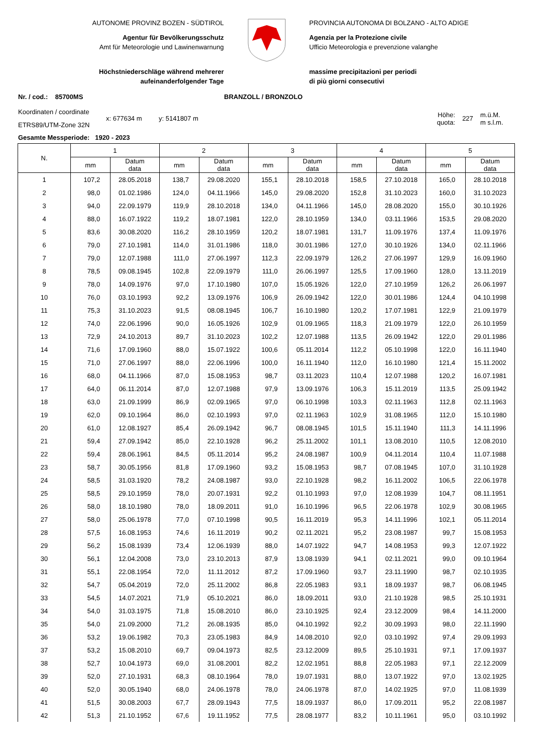AUTONOME PROVINZ BOZEN - SÜDTIROL
Agentur für Bevölkerungsschutz
Amt für Meteorologie und Lawinenwarnung
Höchstniederschläge während mehrerer
aufeinanderfolgender Tage
PROVINCIA AUTONOMA DI BOLZANO - ALTO ADIGE
Agenzia per la Protezione civile
Ufficio Meteorologia e prevenzione valanghe
massime precipitazioni per periodi
di più giorni consecutivi
Nr. / cod.: 85700MS BRANZOLL / BRONZOLO
Koordinaten / coordinate
ETRS89/UTM-Zone 32N
x: 677634 m y: 5141807 m
Höhe:
quota:
227
m.ü.M.
m s.l.m.
Gesamte Messperiode: 1920 - 2023
| N. | 1 | | 2 | | 3 | | 4 | | 5 | |
| --- | --- | --- | --- | --- | --- | --- | --- | --- | --- | --- |
| | mm | Datum data | mm | Datum data | mm | Datum data | mm | Datum data | mm | Datum data |
| 1 | 107,2 | 28.05.2018 | 138,7 | 29.08.2020 | 155,1 | 28.10.2018 | 158,5 | 27.10.2018 | 165,0 | 28.10.2018 |
| 2 | 98,0 | 01.02.1986 | 124,0 | 04.11.1966 | 145,0 | 29.08.2020 | 152,8 | 31.10.2023 | 160,0 | 31.10.2023 |
| 3 | 94,0 | 22.09.1979 | 119,9 | 28.10.2018 | 134,0 | 04.11.1966 | 145,0 | 28.08.2020 | 155,0 | 30.10.1926 |
| 4 | 88,0 | 16.07.1922 | 119,2 | 18.07.1981 | 122,0 | 28.10.1959 | 134,0 | 03.11.1966 | 153,5 | 29.08.2020 |
| 5 | 83,6 | 30.08.2020 | 116,2 | 28.10.1959 | 120,2 | 18.07.1981 | 131,7 | 11.09.1976 | 137,4 | 11.09.1976 |
| 6 | 79,0 | 27.10.1981 | 114,0 | 31.01.1986 | 118,0 | 30.01.1986 | 127,0 | 30.10.1926 | 134,0 | 02.11.1966 |
| 7 | 79,0 | 12.07.1988 | 111,0 | 27.06.1997 | 112,3 | 22.09.1979 | 126,2 | 27.06.1997 | 129,9 | 16.09.1960 |
| 8 | 78,5 | 09.08.1945 | 102,8 | 22.09.1979 | 111,0 | 26.06.1997 | 125,5 | 17.09.1960 | 128,0 | 13.11.2019 |
| 9 | 78,0 | 14.09.1976 | 97,0 | 17.10.1980 | 107,0 | 15.05.1926 | 122,0 | 27.10.1959 | 126,2 | 26.06.1997 |
| 10 | 76,0 | 03.10.1993 | 92,2 | 13.09.1976 | 106,9 | 26.09.1942 | 122,0 | 30.01.1986 | 124,4 | 04.10.1998 |
| 11 | 75,3 | 31.10.2023 | 91,5 | 08.08.1945 | 106,7 | 16.10.1980 | 120,2 | 17.07.1981 | 122,9 | 21.09.1979 |
| 12 | 74,0 | 22.06.1996 | 90,0 | 16.05.1926 | 102,9 | 01.09.1965 | 118,3 | 21.09.1979 | 122,0 | 26.10.1959 |
| 13 | 72,9 | 24.10.2013 | 89,7 | 31.10.2023 | 102,2 | 12.07.1988 | 113,5 | 26.09.1942 | 122,0 | 29.01.1986 |
| 14 | 71,6 | 17.09.1960 | 88,0 | 15.07.1922 | 100,6 | 05.11.2014 | 112,2 | 05.10.1998 | 122,0 | 16.11.1940 |
| 15 | 71,0 | 27.06.1997 | 88,0 | 22.06.1996 | 100,0 | 16.11.1940 | 112,0 | 16.10.1980 | 121,4 | 15.11.2002 |
| 16 | 68,0 | 04.11.1966 | 87,0 | 15.08.1953 | 98,7 | 03.11.2023 | 110,4 | 12.07.1988 | 120,2 | 16.07.1981 |
| 17 | 64,0 | 06.11.2014 | 87,0 | 12.07.1988 | 97,9 | 13.09.1976 | 106,3 | 15.11.2019 | 113,5 | 25.09.1942 |
| 18 | 63,0 | 21.09.1999 | 86,9 | 02.09.1965 | 97,0 | 06.10.1998 | 103,3 | 02.11.1963 | 112,8 | 02.11.1963 |
| 19 | 62,0 | 09.10.1964 | 86,0 | 02.10.1993 | 97,0 | 02.11.1963 | 102,9 | 31.08.1965 | 112,0 | 15.10.1980 |
| 20 | 61,0 | 12.08.1927 | 85,4 | 26.09.1942 | 96,7 | 08.08.1945 | 101,5 | 15.11.1940 | 111,3 | 14.11.1996 |
| 21 | 59,4 | 27.09.1942 | 85,0 | 22.10.1928 | 96,2 | 25.11.2002 | 101,1 | 13.08.2010 | 110,5 | 12.08.2010 |
| 22 | 59,4 | 28.06.1961 | 84,5 | 05.11.2014 | 95,2 | 24.08.1987 | 100,9 | 04.11.2014 | 110,4 | 11.07.1988 |
| 23 | 58,7 | 30.05.1956 | 81,8 | 17.09.1960 | 93,2 | 15.08.1953 | 98,7 | 07.08.1945 | 107,0 | 31.10.1928 |
| 24 | 58,5 | 31.03.1920 | 78,2 | 24.08.1987 | 93,0 | 22.10.1928 | 98,2 | 16.11.2002 | 106,5 | 22.06.1978 |
| 25 | 58,5 | 29.10.1959 | 78,0 | 20.07.1931 | 92,2 | 01.10.1993 | 97,0 | 12.08.1939 | 104,7 | 08.11.1951 |
| 26 | 58,0 | 18.10.1980 | 78,0 | 18.09.2011 | 91,0 | 16.10.1996 | 96,5 | 22.06.1978 | 102,9 | 30.08.1965 |
| 27 | 58,0 | 25.06.1978 | 77,0 | 07.10.1998 | 90,5 | 16.11.2019 | 95,3 | 14.11.1996 | 102,1 | 05.11.2014 |
| 28 | 57,5 | 16.08.1953 | 74,6 | 16.11.2019 | 90,2 | 02.11.2021 | 95,2 | 23.08.1987 | 99,7 | 15.08.1953 |
| 29 | 56,2 | 15.08.1939 | 73,4 | 12.06.1939 | 88,0 | 14.07.1922 | 94,7 | 14.08.1953 | 99,3 | 12.07.1922 |
| 30 | 56,1 | 12.04.2008 | 73,0 | 23.10.2013 | 87,9 | 13.08.1939 | 94,1 | 02.11.2021 | 99,0 | 09.10.1964 |
| 31 | 55,1 | 22.08.1954 | 72,0 | 11.11.2012 | 87,2 | 17.09.1960 | 93,7 | 23.11.1990 | 98,7 | 02.10.1935 |
| 32 | 54,7 | 05.04.2019 | 72,0 | 25.11.2002 | 86,8 | 22.05.1983 | 93,1 | 18.09.1937 | 98,7 | 06.08.1945 |
| 33 | 54,5 | 14.07.2021 | 71,9 | 05.10.2021 | 86,0 | 18.09.2011 | 93,0 | 21.10.1928 | 98,5 | 25.10.1931 |
| 34 | 54,0 | 31.03.1975 | 71,8 | 15.08.2010 | 86,0 | 23.10.1925 | 92,4 | 23.12.2009 | 98,4 | 14.11.2000 |
| 35 | 54,0 | 21.09.2000 | 71,2 | 26.08.1935 | 85,0 | 04.10.1992 | 92,2 | 30.09.1993 | 98,0 | 22.11.1990 |
| 36 | 53,2 | 19.06.1982 | 70,3 | 23.05.1983 | 84,9 | 14.08.2010 | 92,0 | 03.10.1992 | 97,4 | 29.09.1993 |
| 37 | 53,2 | 15.08.2010 | 69,7 | 09.04.1973 | 82,5 | 23.12.2009 | 89,5 | 25.10.1931 | 97,1 | 17.09.1937 |
| 38 | 52,7 | 10.04.1973 | 69,0 | 31.08.2001 | 82,2 | 12.02.1951 | 88,8 | 22.05.1983 | 97,1 | 22.12.2009 |
| 39 | 52,0 | 27.10.1931 | 68,3 | 08.10.1964 | 78,0 | 19.07.1931 | 88,0 | 13.07.1922 | 97,0 | 13.02.1925 |
| 40 | 52,0 | 30.05.1940 | 68,0 | 24.06.1978 | 78,0 | 24.06.1978 | 87,0 | 14.02.1925 | 97,0 | 11.08.1939 |
| 41 | 51,5 | 30.08.2003 | 67,7 | 28.09.1943 | 77,5 | 18.09.1937 | 86,0 | 17.09.2011 | 95,2 | 22.08.1987 |
| 42 | 51,3 | 21.10.1952 | 67,6 | 19.11.1952 | 77,5 | 28.08.1977 | 83,2 | 10.11.1961 | 95,0 | 03.10.1992 |